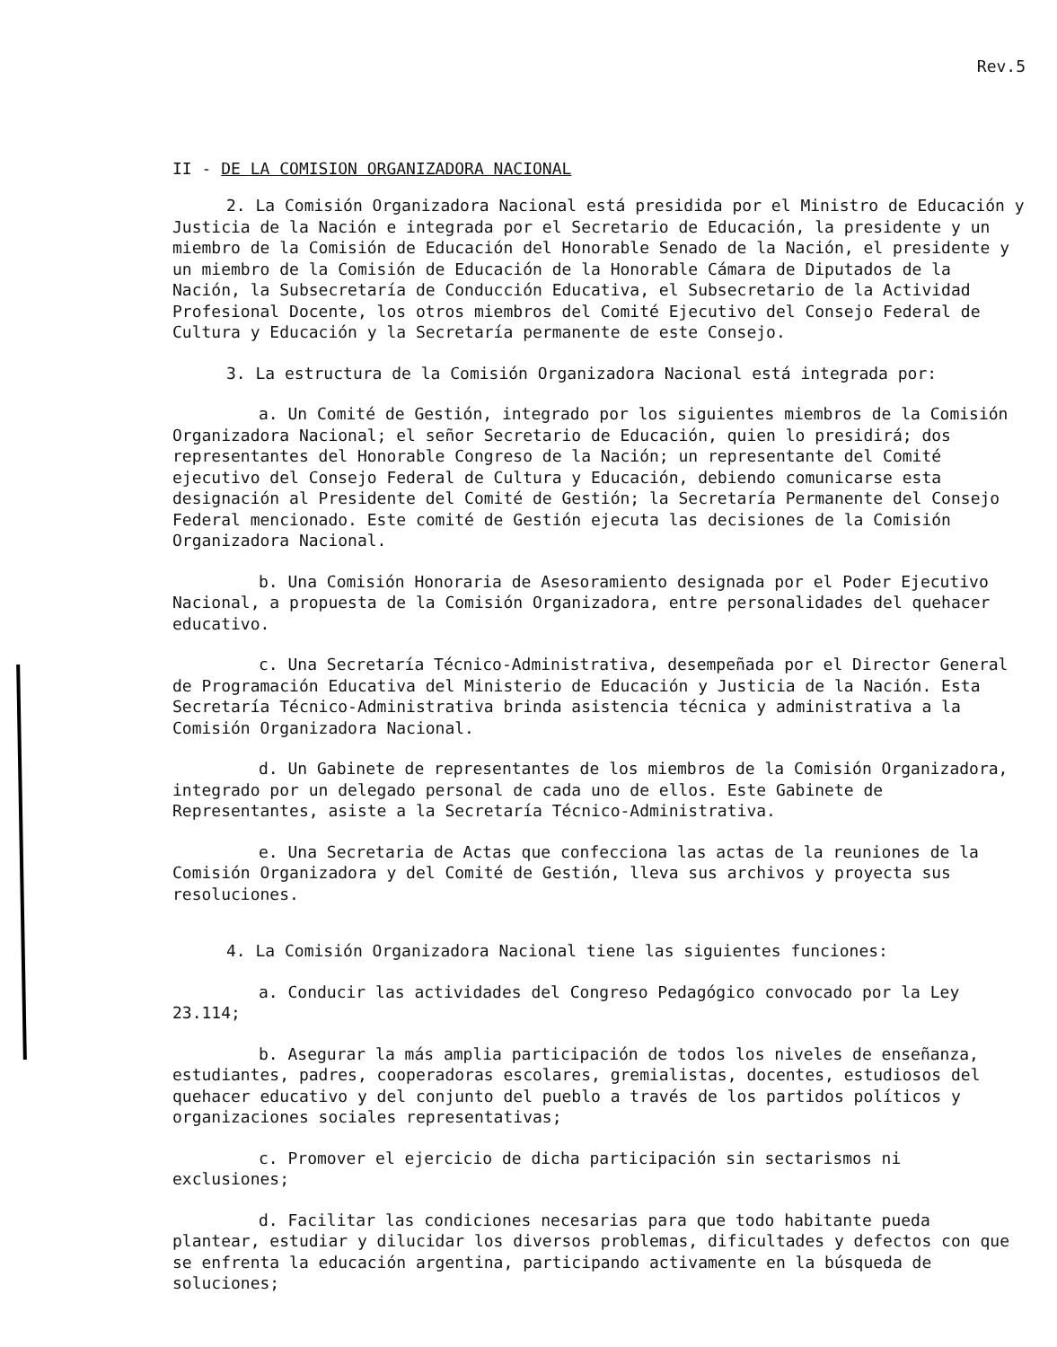Rev.5
II - DE LA COMISION ORGANIZADORA NACIONAL
2. La Comisión Organizadora Nacional está presidida por el Ministro de Educación y Justicia de la Nación e integrada por el Secretario de Educación, la presidente y un miembro de la Comisión de Educación del Honorable Senado de la Nación, el presidente y un miembro de la Comisión de Educación de la Honorable Cámara de Diputados de la Nación, la Subsecretaría de Conducción Educativa, el Subsecretario de la Actividad Profesional Docente, los otros miembros del Comité Ejecutivo del Consejo Federal de Cultura y Educación y la Secretaría permanente de este Consejo.
3. La estructura de la Comisión Organizadora Nacional está integrada por:
a. Un Comité de Gestión, integrado por los siguientes miembros de la Comisión Organizadora Nacional; el señor Secretario de Educación, quien lo presidirá; dos representantes del Honorable Congreso de la Nación; un representante del Comité ejecutivo del Consejo Federal de Cultura y Educación, debiendo comunicarse esta designación al Presidente del Comité de Gestión; la Secretaría Permanente del Consejo Federal mencionado. Este comité de Gestión ejecuta las decisiones de la Comisión Organizadora Nacional.
b. Una Comisión Honoraria de Asesoramiento designada por el Poder Ejecutivo Nacional, a propuesta de la Comisión Organizadora, entre personalidades del quehacer educativo.
c. Una Secretaría Técnico-Administrativa, desempeñada por el Director General de Programación Educativa del Ministerio de Educación y Justicia de la Nación. Esta Secretaría Técnico-Administrativa brinda asistencia técnica y administrativa a la Comisión Organizadora Nacional.
d. Un Gabinete de representantes de los miembros de la Comisión Organizadora, integrado por un delegado personal de cada uno de ellos. Este Gabinete de Representantes, asiste a la Secretaría Técnico-Administrativa.
e. Una Secretaria de Actas que confecciona las actas de la reuniones de la Comisión Organizadora y del Comité de Gestión, lleva sus archivos y proyecta sus resoluciones.
4. La Comisión Organizadora Nacional tiene las siguientes funciones:
a. Conducir las actividades del Congreso Pedagógico convocado por la Ley 23.114;
b. Asegurar la más amplia participación de todos los niveles de enseñanza, estudiantes, padres, cooperadoras escolares, gremialistas, docentes, estudiosos del quehacer educativo y del conjunto del pueblo a través de los partidos políticos y organizaciones sociales representativas;
c. Promover el ejercicio de dicha participación sin sectarismos ni exclusiones;
d. Facilitar las condiciones necesarias para que todo habitante pueda plantear, estudiar y dilucidar los diversos problemas, dificultades y defectos con que se enfrenta la educación argentina, participando activamente en la búsqueda de soluciones;